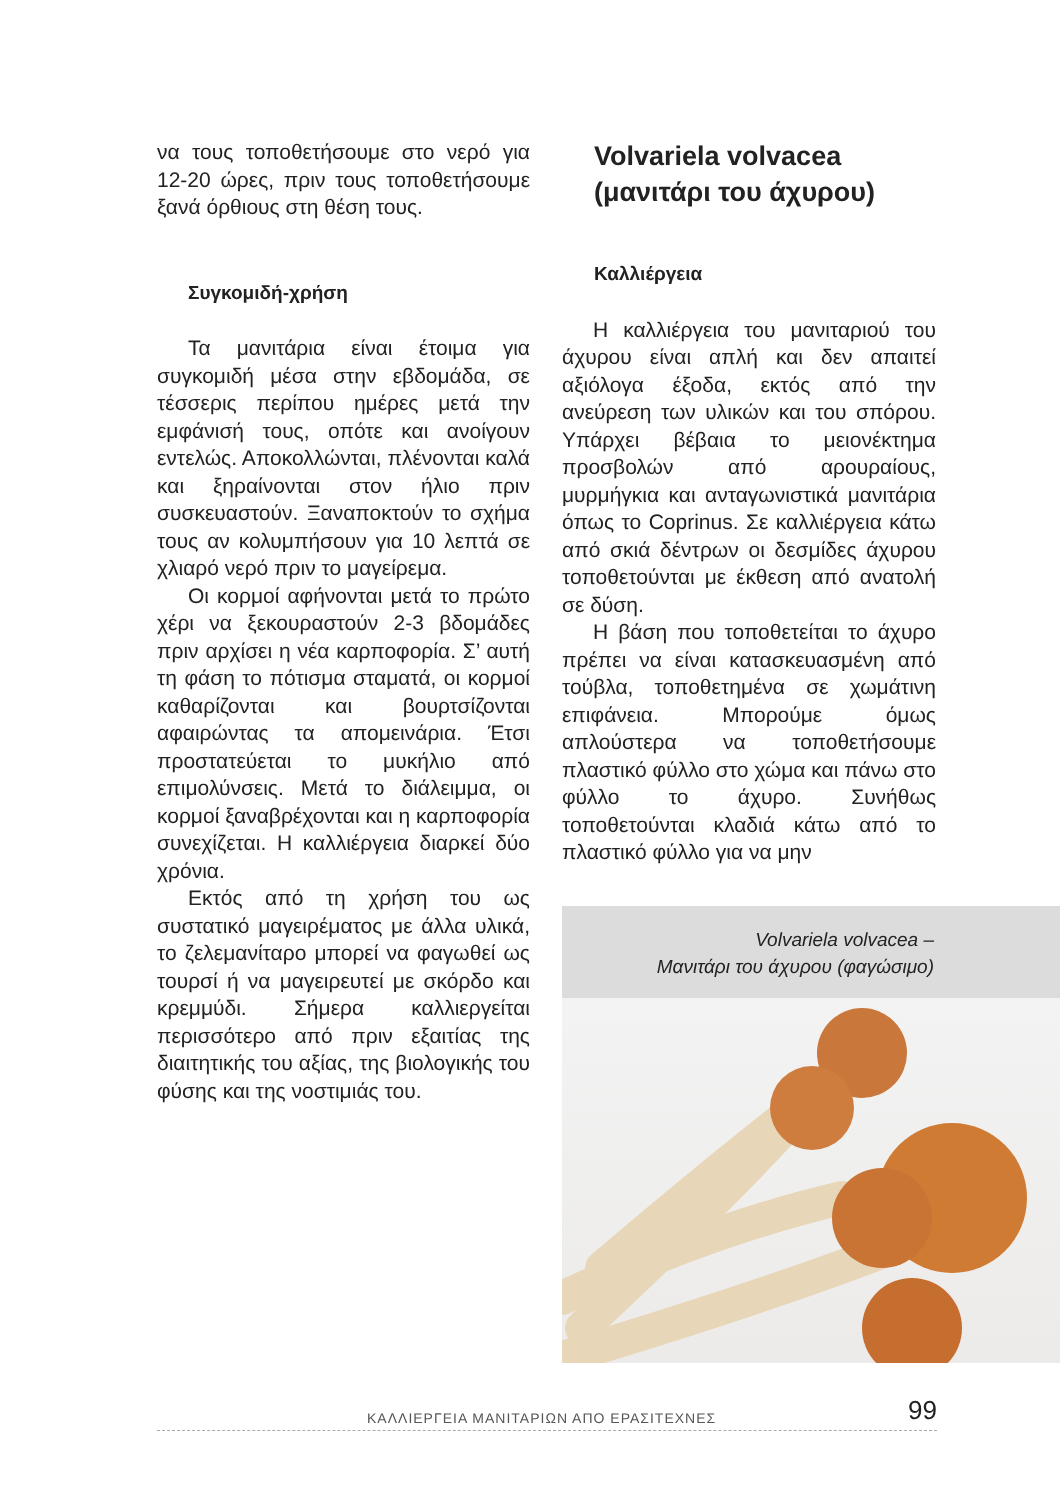να τους τοποθετήσουμε στο νερό για 12-20 ώρες, πριν τους τοποθετήσουμε ξανά όρθιους στη θέση τους.
Συγκομιδή-χρήση
Τα μανιτάρια είναι έτοιμα για συγκομιδή μέσα στην εβδομάδα, σε τέσσερις περίπου ημέρες μετά την εμφάνισή τους, οπότε και ανοίγουν εντελώς. Αποκολλώνται, πλένονται καλά και ξηραίνονται στον ήλιο πριν συσκευαστούν. Ξαναποκτούν το σχήμα τους αν κολυμπήσουν για 10 λεπτά σε χλιαρό νερό πριν το μαγείρεμα.
Οι κορμοί αφήνονται μετά το πρώτο χέρι να ξεκουραστούν 2-3 βδομάδες πριν αρχίσει η νέα καρποφορία. Σ’ αυτή τη φάση το πότισμα σταματά, οι κορμοί καθαρίζονται και βουρτσίζονται αφαιρώντας τα απομεινάρια. Έτσι προστατεύεται το μυκήλιο από επιμολύνσεις. Μετά το διάλειμμα, οι κορμοί ξαναβρέχονται και η καρποφορία συνεχίζεται. Η καλλιέργεια διαρκεί δύο χρόνια.
Εκτός από τη χρήση του ως συστατικό μαγειρέματος με άλλα υλικά, το ζελεμανίταρο μπορεί να φαγωθεί ως τουρσί ή να μαγειρευτεί με σκόρδο και κρεμμύδι. Σήμερα καλλιεργείται περισσότερο από πριν εξαιτίας της διαιτητικής του αξίας, της βιολογικής του φύσης και της νοστιμιάς του.
Volvariela volvacea
(μανιτάρι του άχυρου)
Καλλιέργεια
Η καλλιέργεια του μανιταριού του άχυρου είναι απλή και δεν απαιτεί αξιόλογα έξοδα, εκτός από την ανεύρεση των υλικών και του σπόρου. Υπάρχει βέβαια το μειονέκτημα προσβολών από αρουραίους, μυρμήγκια και ανταγωνιστικά μανιτάρια όπως το Coprinus. Σε καλλιέργεια κάτω από σκιά δέντρων οι δεσμίδες άχυρου τοποθετούνται με έκθεση από ανατολή σε δύση.
Η βάση που τοποθετείται το άχυρο πρέπει να είναι κατασκευασμένη από τούβλα, τοποθετημένα σε χωμάτινη επιφάνεια. Μπορούμε όμως απλούστερα να τοποθετήσουμε πλαστικό φύλλο στο χώμα και πάνω στο φύλλο το άχυρο. Συνήθως τοποθετούνται κλαδιά κάτω από το πλαστικό φύλλο για να μην
Volvariela volvacea –
Μανιτάρι του άχυρου (φαγώσιμο)
ΚΑΛΛΙΕΡΓΕΙΑ ΜΑΝΙΤΑΡΙΩΝ ΑΠΟ ΕΡΑΣΙΤΕΧΝΕΣ 99